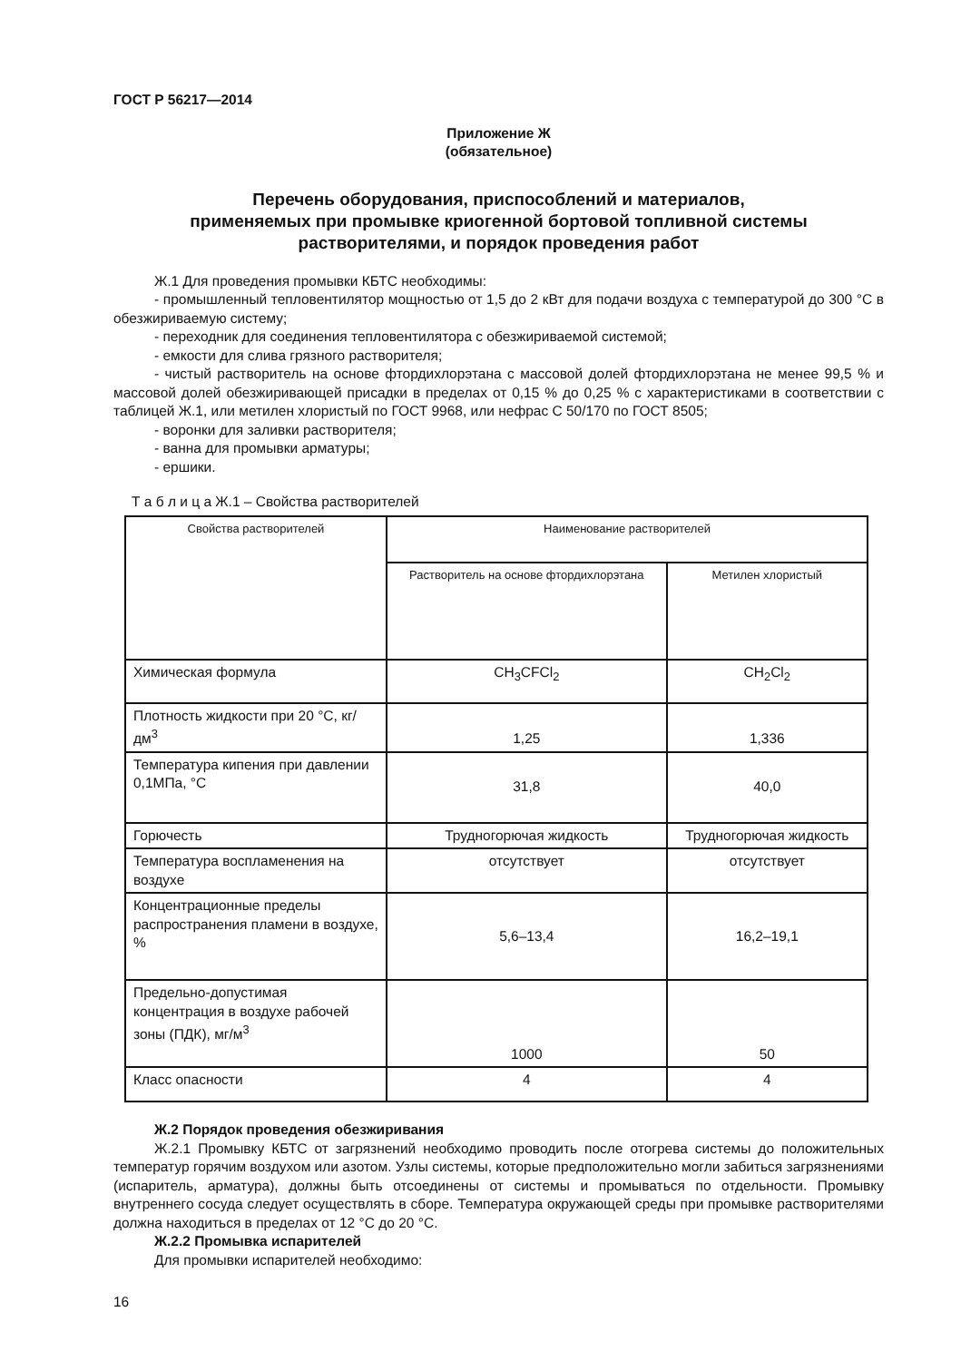ГОСТ Р 56217—2014
Приложение Ж
(обязательное)
Перечень оборудования, приспособлений и материалов,
применяемых при промывке криогенной бортовой топливной системы
растворителями, и порядок проведения работ
Ж.1 Для проведения промывки КБТС необходимы:
- промышленный тепловентилятор мощностью от 1,5 до 2 кВт для подачи воздуха с температурой до 300 °С в обезжириваемую систему;
- переходник для соединения тепловентилятора с обезжириваемой системой;
- емкости для слива грязного растворителя;
- чистый растворитель на основе фтордихлорэтана с массовой долей фтордихлорэтана не менее 99,5 % и массовой долей обезжиривающей присадки в пределах от 0,15 % до 0,25 % с характеристиками в соответствии с таблицей Ж.1, или метилен хлористый по ГОСТ 9968, или нефрас С 50/170 по ГОСТ 8505;
- воронки для заливки растворителя;
- ванна для промывки арматуры;
- ершики.
Т а б л и ц а Ж.1 – Свойства растворителей
| Свойства растворителей | Наименование растворителей | |
| --- | --- | --- |
| | Растворитель на основе фтордихлорэтана | Метилен хлористый |
| Химическая формула | CH<sub>3</sub>CFCl<sub>2</sub> | CH<sub>2</sub>Cl<sub>2</sub> |
| Плотность жидкости при 20 °С, кг/дм<sup>3</sup> | 1,25 | 1,336 |
| Температура кипения при давлении 0,1МПа, °С | 31,8 | 40,0 |
| Горючесть | Трудногорючая жидкость | Трудногорючая жидкость |
| Температура воспламенения на воздухе | отсутствует | отсутствует |
| Концентрационные пределы распространения пламени в воздухе, % | 5,6–13,4 | 16,2–19,1 |
| Предельно-допустимая концентрация в воздухе рабочей зоны (ПДК), мг/м<sup>3</sup> | 1000 | 50 |
| Класс опасности | 4 | 4 |
Ж.2 Порядок проведения обезжиривания
Ж.2.1 Промывку КБТС от загрязнений необходимо проводить после отогрева системы до положительных температур горячим воздухом или азотом. Узлы системы, которые предположительно могли забиться загрязнениями (испаритель, арматура), должны быть отсоединены от системы и промываться по отдельности. Промывку внутреннего сосуда следует осуществлять в сборе. Температура окружающей среды при промывке растворителями должна находиться в пределах от 12 °С до 20 °С.
Ж.2.2 Промывка испарителей
Для промывки испарителей необходимо:
16